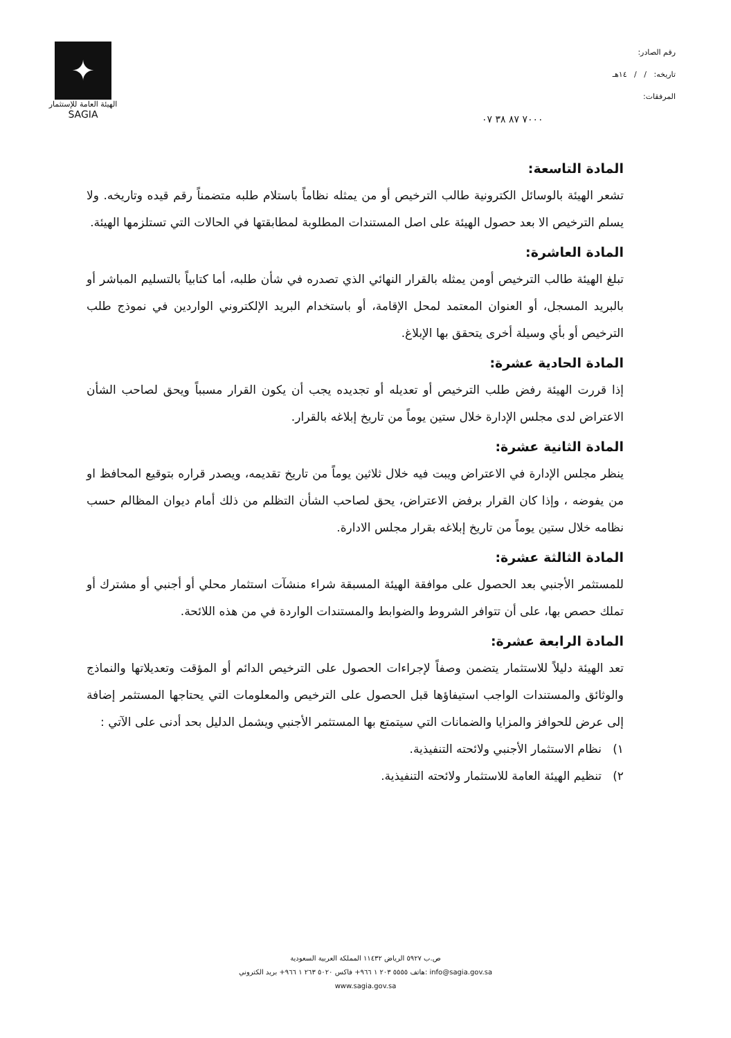✦
الهيئة العامة للإستثمار
SAGIA
رقم الصادر:
تاريخه: / / ١٤هـ
المرفقات:
٧٠٠٠ ٨٧ ٣٨ ٠٧
المادة التاسعة:
تشعر الهيئة بالوسائل الكترونية طالب الترخيص أو من يمثله نظاماً باستلام طلبه متضمناً رقم قيده وتاريخه. ولا يسلم الترخيص الا بعد حصول الهيئة على اصل المستندات المطلوبة لمطابقتها في الحالات التي تستلزمها الهيئة.
المادة العاشرة:
تبلغ الهيئة طالب الترخيص أومن يمثله بالقرار النهائي الذي تصدره في شأن طلبه، أما كتابياً بالتسليم المباشر أو بالبريد المسجل، أو العنوان المعتمد لمحل الإقامة، أو باستخدام البريد الإلكتروني الواردين في نموذج طلب الترخيص أو بأي وسيلة أخرى يتحقق بها الإبلاغ.
المادة الحادية عشرة:
إذا قررت الهيئة رفض طلب الترخيص أو تعديله أو تجديده يجب أن يكون القرار مسبباً ويحق لصاحب الشأن الاعتراض لدى مجلس الإدارة خلال ستين يوماً من تاريخ إبلاغه بالقرار.
المادة الثانية عشرة:
ينظر مجلس الإدارة في الاعتراض ويبت فيه خلال ثلاثين يوماً من تاريخ تقديمه، ويصدر قراره بتوقيع المحافظ او من يفوضه ، وإذا كان القرار برفض الاعتراض، يحق لصاحب الشأن التظلم من ذلك أمام ديوان المظالم حسب نظامه خلال ستين يوماً من تاريخ إبلاغه بقرار مجلس الادارة.
المادة الثالثة عشرة:
للمستثمر الأجنبي بعد الحصول على موافقة الهيئة المسبقة شراء منشآت استثمار محلي أو أجنبي أو مشترك أو تملك حصص بها، على أن تتوافر الشروط والضوابط والمستندات الواردة في من هذه اللائحة.
المادة الرابعة عشرة:
تعد الهيئة دليلاً للاستثمار يتضمن وصفاً لإجراءات الحصول على الترخيص الدائم أو المؤقت وتعديلاتها والنماذج والوثائق والمستندات الواجب استيفاؤها قبل الحصول على الترخيص والمعلومات التي يحتاجها المستثمر إضافة إلى عرض للحوافز والمزايا والضمانات التي سيتمتع بها المستثمر الأجنبي ويشمل الدليل بحد أدنى على الآتي :
١) نظام الاستثمار الأجنبي ولائحته التنفيذية.
٢) تنظيم الهيئة العامة للاستثمار ولائحته التنفيذية.
ص.ب ٥٩٢٧ الرياض ١١٤٣٢ المملكة العربية السعودية
هاتف ٥٥٥٥ ٢٠٣ ١ ٩٦٦+ فاكس ٥٠٢٠ ٢٦٣ ١ ٩٦٦+ بريد الكتروني: info@sagia.gov.sa
www.sagia.gov.sa